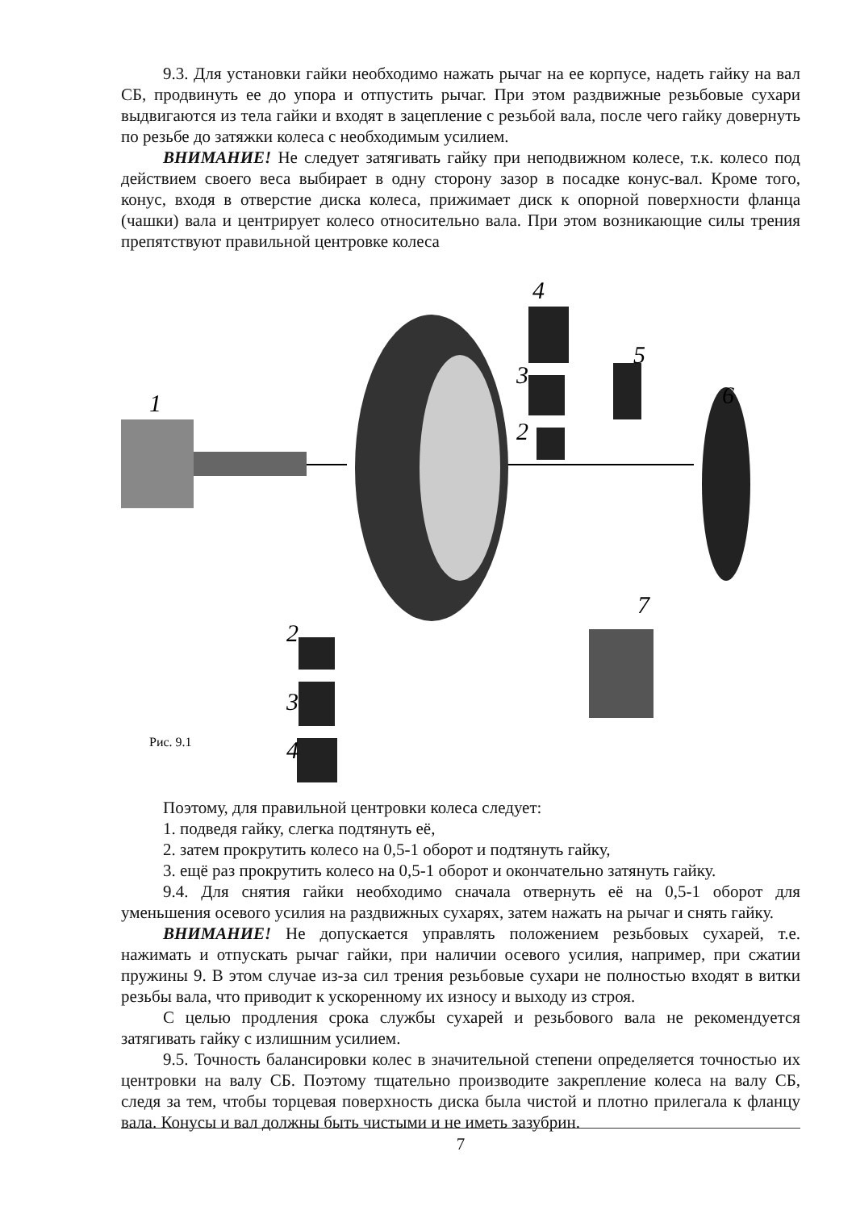9.3. Для установки гайки необходимо нажать рычаг на ее корпусе, надеть гайку на вал СБ, продвинуть ее до упора и отпустить рычаг. При этом раздвижные резьбовые сухари выдвигаются из тела гайки и входят в зацепление с резьбой вала, после чего гайку довернуть по резьбе до затяжки колеса с необходимым усилием.
ВНИМАНИЕ! Не следует затягивать гайку при неподвижном колесе, т.к. колесо под действием своего веса выбирает в одну сторону зазор в посадке конус-вал. Кроме того, конус, входя в отверстие диска колеса, прижимает диск к опорной поверхности фланца (чашки) вала и центрирует колесо относительно вала. При этом возникающие силы трения препятствуют правильной центровке колеса
1
4
3
2
5
6
7
2
3
4
Рис. 9.1
Поэтому, для правильной центровки колеса следует:
1. подведя гайку, слегка подтянуть её,
2. затем прокрутить колесо на 0,5-1 оборот и подтянуть гайку,
3. ещё раз прокрутить колесо на 0,5-1 оборот и окончательно затянуть гайку.
9.4. Для снятия гайки необходимо сначала отвернуть её на 0,5-1 оборот для уменьшения осевого усилия на раздвижных сухарях, затем нажать на рычаг и снять гайку.
ВНИМАНИЕ! Не допускается управлять положением резьбовых сухарей, т.е. нажимать и отпускать рычаг гайки, при наличии осевого усилия, например, при сжатии пружины 9. В этом случае из-за сил трения резьбовые сухари не полностью входят в витки резьбы вала, что приводит к ускоренному их износу и выходу из строя.
С целью продления срока службы сухарей и резьбового вала не рекомендуется затягивать гайку с излишним усилием.
9.5. Точность балансировки колес в значительной степени определяется точностью их центровки на валу СБ. Поэтому тщательно производите закрепление колеса на валу СБ, следя за тем, чтобы торцевая поверхность диска была чистой и плотно прилегала к фланцу вала. Конусы и вал должны быть чистыми и не иметь зазубрин.
7